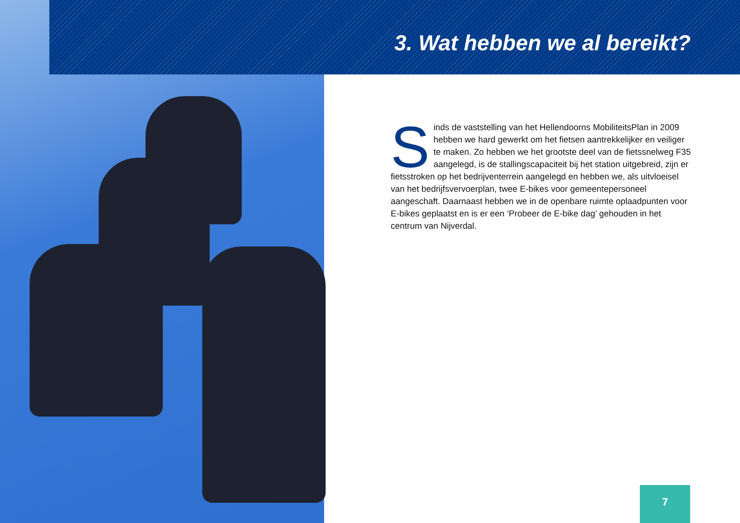3. Wat hebben we al bereikt?
Sinds de vaststelling van het Hellendoorns MobiliteitsPlan in 2009 hebben we hard gewerkt om het fietsen aantrekkelijker en veiliger te maken. Zo hebben we het grootste deel van de fietssnelweg F35 aangelegd, is de stallingscapaciteit bij het station uitgebreid, zijn er fietsstroken op het bedrijventerrein aangelegd en hebben we, als uitvloeisel van het bedrijfsvervoerplan, twee E-bikes voor gemeentepersoneel aangeschaft. Daarnaast hebben we in de openbare ruimte oplaadpunten voor E-bikes geplaatst en is er een ‘Probeer de E-bike dag’ gehouden in het centrum van Nijverdal.
7